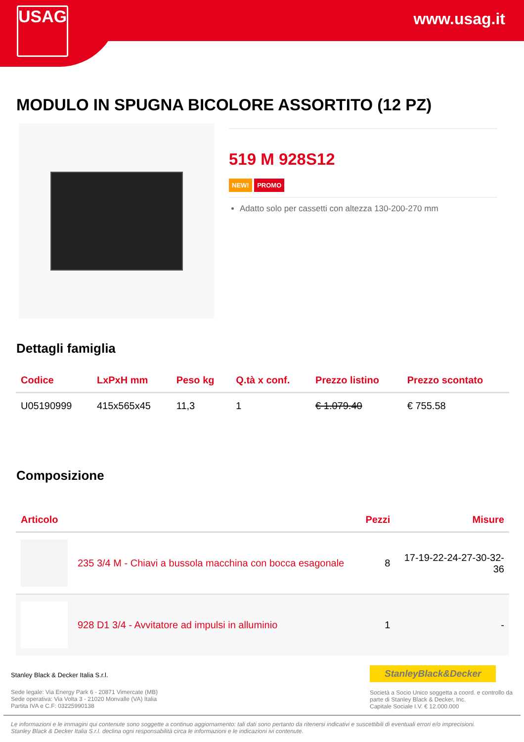USAG www.usag.it
MODULO IN SPUGNA BICOLORE ASSORTITO (12 PZ)
519 M 928S12
NEW! PROMO
Adatto solo per cassetti con altezza 130-200-270 mm
Dettagli famiglia
| Codice | LxPxH mm | Peso kg | Q.tà x conf. | Prezzo listino | Prezzo scontato |
| --- | --- | --- | --- | --- | --- |
| U05190999 | 415x565x45 | 11,3 | 1 | € 1.079.40 | € 755.58 |
Composizione
| Articolo | | Pezzi | Misure |
| --- | --- | --- | --- |
| | 235 3/4 M - Chiavi a bussola macchina con bocca esagonale | 8 | 17-19-22-24-27-30-32- 36 |
| | 928 D1 3/4 - Avvitatore ad impulsi in alluminio | 1 | - |
Stanley Black & Decker Italia S.r.l.
Sede legale: Via Energy Park 6 - 20871 Vimercate (MB)
Sede operativa: Via Volta 3 - 21020 Monvalle (VA) Italia
Partita IVA e C.F: 03225990138
StanleyBlack&Decker
Società a Socio Unico soggetta a coord. e controllo da parte di Stanley Black & Decker, Inc.
Capitale Sociale I.V. € 12.000.000
Le informazioni e le immagini qui contenute sono soggette a continuo aggiornamento: tali dati sono pertanto da ritenersi indicativi e suscettibili di eventuali errori e/o imprecisioni.
Stanley Black & Decker Italia S.r.l. declina ogni responsabilità circa le informazioni e le indicazioni ivi contenute.